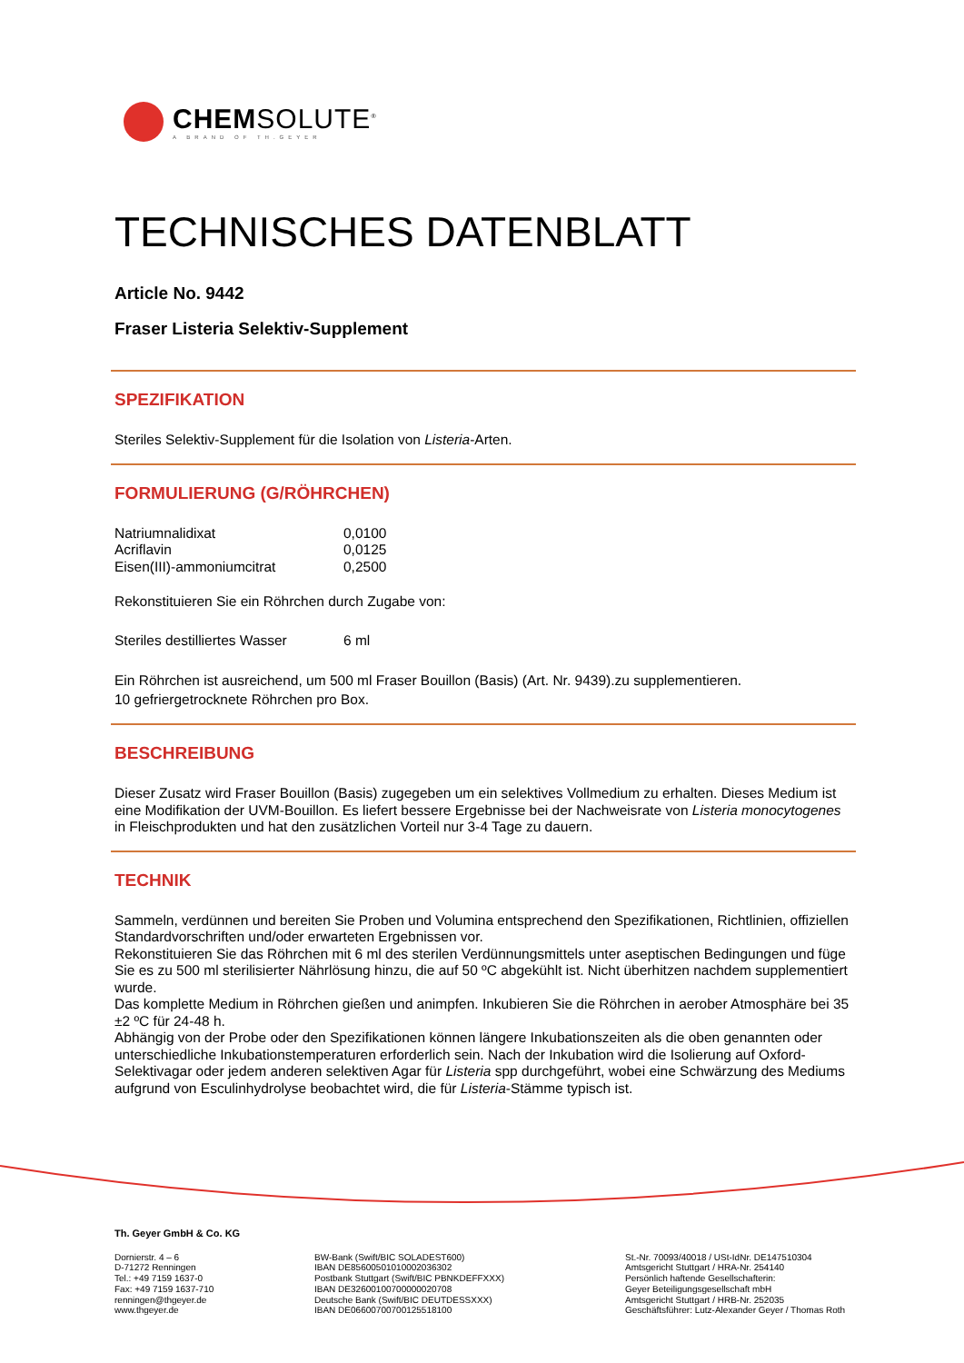CHEMSOLUTE<sup>®</sup>
A BRAND OF TH.GEYER
TECHNISCHES DATENBLATT
Article No. 9442
Fraser Listeria Selektiv-Supplement
SPEZIFIKATION
Steriles Selektiv-Supplement für die Isolation von Listeria-Arten.
FORMULIERUNG (G/RÖHRCHEN)
| Natriumnalidixat | 0,0100 |
| Acriflavin | 0,0125 |
| Eisen(III)-ammoniumcitrat | 0,2500 |
Rekonstituieren Sie ein Röhrchen durch Zugabe von:
| Steriles destilliertes Wasser | 6 ml |
Ein Röhrchen ist ausreichend, um 500 ml Fraser Bouillon (Basis) (Art. Nr. 9439).zu supplementieren.
10 gefriergetrocknete Röhrchen pro Box.
BESCHREIBUNG
Dieser Zusatz wird Fraser Bouillon (Basis) zugegeben um ein selektives Vollmedium zu erhalten. Dieses Medium ist eine Modifikation der UVM-Bouillon. Es liefert bessere Ergebnisse bei der Nachweisrate von Listeria monocytogenes in Fleischprodukten und hat den zusätzlichen Vorteil nur 3-4 Tage zu dauern.
TECHNIK
Sammeln, verdünnen und bereiten Sie Proben und Volumina entsprechend den Spezifikationen, Richtlinien, offiziellen Standardvorschriften und/oder erwarteten Ergebnissen vor.
Rekonstituieren Sie das Röhrchen mit 6 ml des sterilen Verdünnungsmittels unter aseptischen Bedingungen und füge Sie es zu 500 ml sterilisierter Nährlösung hinzu, die auf 50 ºC abgekühlt ist. Nicht überhitzen nachdem supplementiert wurde.
Das komplette Medium in Röhrchen gießen und animpfen. Inkubieren Sie die Röhrchen in aerober Atmosphäre bei 35 ±2 ºC für 24-48 h.
Abhängig von der Probe oder den Spezifikationen können längere Inkubationszeiten als die oben genannten oder unterschiedliche Inkubationstemperaturen erforderlich sein. Nach der Inkubation wird die Isolierung auf Oxford-Selektivagar oder jedem anderen selektiven Agar für Listeria spp durchgeführt, wobei eine Schwärzung des Mediums aufgrund von Esculinhydrolyse beobachtet wird, die für Listeria-Stämme typisch ist.
Th. Geyer GmbH & Co. KG
Dornierstr. 4 – 6
D-71272 Renningen
Tel.: +49 7159 1637-0
Fax: +49 7159 1637-710
renningen@thgeyer.de
www.thgeyer.de
BW-Bank (Swift/BIC SOLADEST600)
IBAN DE85600501010002036302
Postbank Stuttgart (Swift/BIC PBNKDEFFXXX)
IBAN DE32600100700000020708
Deutsche Bank (Swift/BIC DEUTDESSXXX)
IBAN DE06600700700125518100
St.-Nr. 70093/40018 / USt-IdNr. DE147510304
Amtsgericht Stuttgart / HRA-Nr. 254140
Persönlich haftende Gesellschafterin:
Geyer Beteiligungsgesellschaft mbH
Amtsgericht Stuttgart / HRB-Nr. 252035
Geschäftsführer: Lutz-Alexander Geyer / Thomas Roth